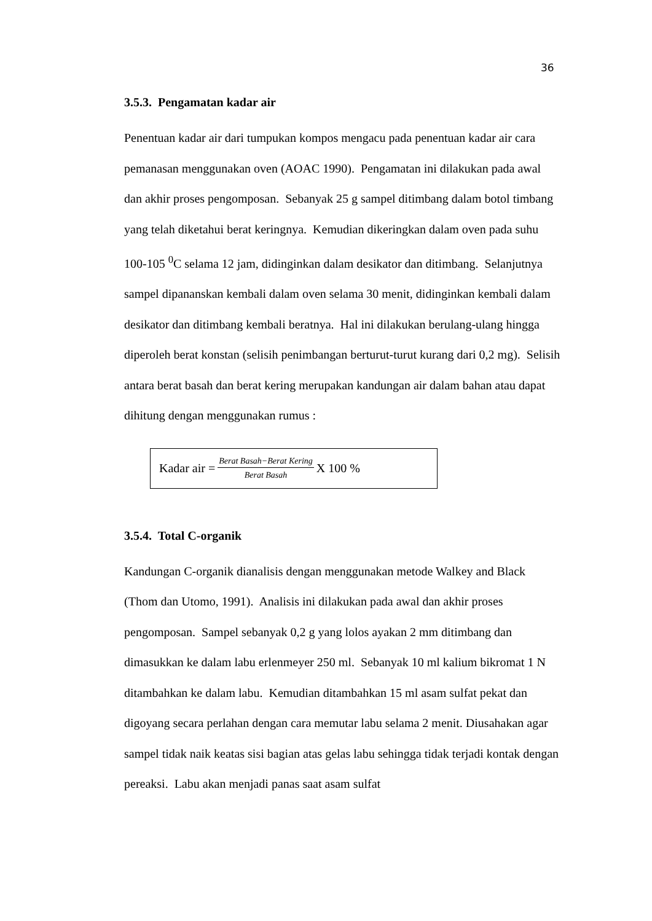36
3.5.3. Pengamatan kadar air
Penentuan kadar air dari tumpukan kompos mengacu pada penentuan kadar air cara pemanasan menggunakan oven (AOAC 1990). Pengamatan ini dilakukan pada awal dan akhir proses pengomposan. Sebanyak 25 g sampel ditimbang dalam botol timbang yang telah diketahui berat keringnya. Kemudian dikeringkan dalam oven pada suhu 100-105 <sup>0</sup>C selama 12 jam, didinginkan dalam desikator dan ditimbang. Selanjutnya sampel dipananskan kembali dalam oven selama 30 menit, didinginkan kembali dalam desikator dan ditimbang kembali beratnya. Hal ini dilakukan berulang-ulang hingga diperoleh berat konstan (selisih penimbangan berturut-turut kurang dari 0,2 mg). Selisih antara berat basah dan berat kering merupakan kandungan air dalam bahan atau dapat dihitung dengan menggunakan rumus :
Kadar air = Berat Basah−Berat Kering Berat Basah X 100 %
3.5.4. Total C-organik
Kandungan C-organik dianalisis dengan menggunakan metode Walkey and Black (Thom dan Utomo, 1991). Analisis ini dilakukan pada awal dan akhir proses pengomposan. Sampel sebanyak 0,2 g yang lolos ayakan 2 mm ditimbang dan dimasukkan ke dalam labu erlenmeyer 250 ml. Sebanyak 10 ml kalium bikromat 1 N ditambahkan ke dalam labu. Kemudian ditambahkan 15 ml asam sulfat pekat dan digoyang secara perlahan dengan cara memutar labu selama 2 menit. Diusahakan agar sampel tidak naik keatas sisi bagian atas gelas labu sehingga tidak terjadi kontak dengan pereaksi. Labu akan menjadi panas saat asam sulfat